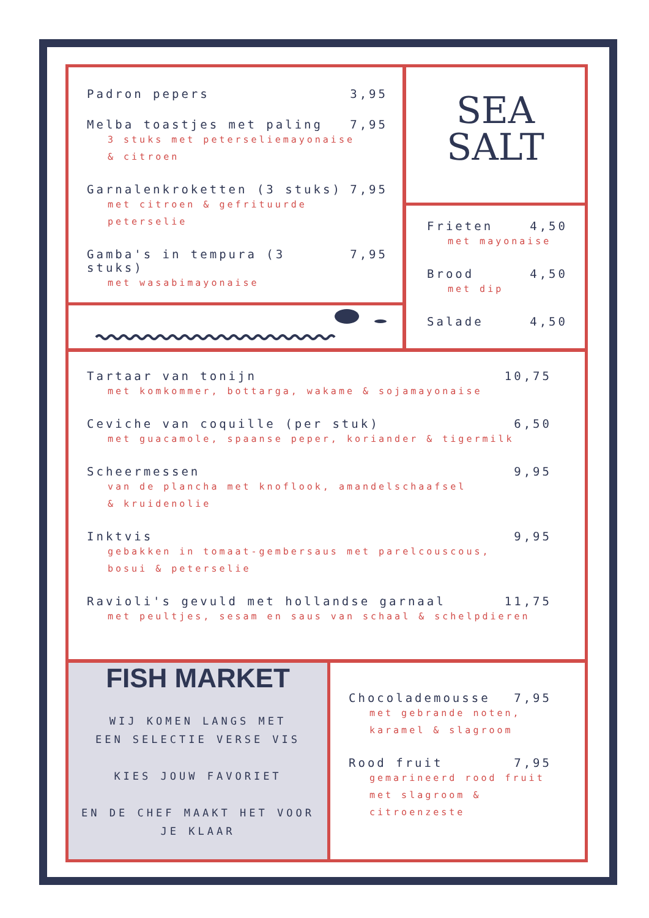Padron pepers 3,95
Melba toastjes met paling 7,95
3 stuks met peterseliemayonaise
& citroen
Garnalenkroketten (3 stuks) 7,95
met citroen & gefrituurde
peterselie
Gamba's in tempura (3 stuks) 7,95
met wasabimayonaise
SEA
SALT
Frieten 4,50
met mayonaise
Brood 4,50
met dip
Salade 4,50
Tartaar van tonijn 10,75
met komkommer, bottarga, wakame & sojamayonaise
Ceviche van coquille (per stuk) 6,50
met guacamole, spaanse peper, koriander & tigermilk
Scheermessen 9,95
van de plancha met knoflook, amandelschaafsel
& kruidenolie
Inktvis 9,95
gebakken in tomaat-gembersaus met parelcouscous,
bosui & peterselie
Ravioli's gevuld met hollandse garnaal 11,75
met peultjes, sesam en saus van schaal & schelpdieren
FISH MARKET
WIJ KOMEN LANGS MET
EEN SELECTIE VERSE VIS
KIES JOUW FAVORIET
EN DE CHEF MAAKT HET VOOR
JE KLAAR
Chocolademousse 7,95
met gebrande noten,
karamel & slagroom
Rood fruit 7,95
gemarineerd rood fruit
met slagroom &
citroenzeste